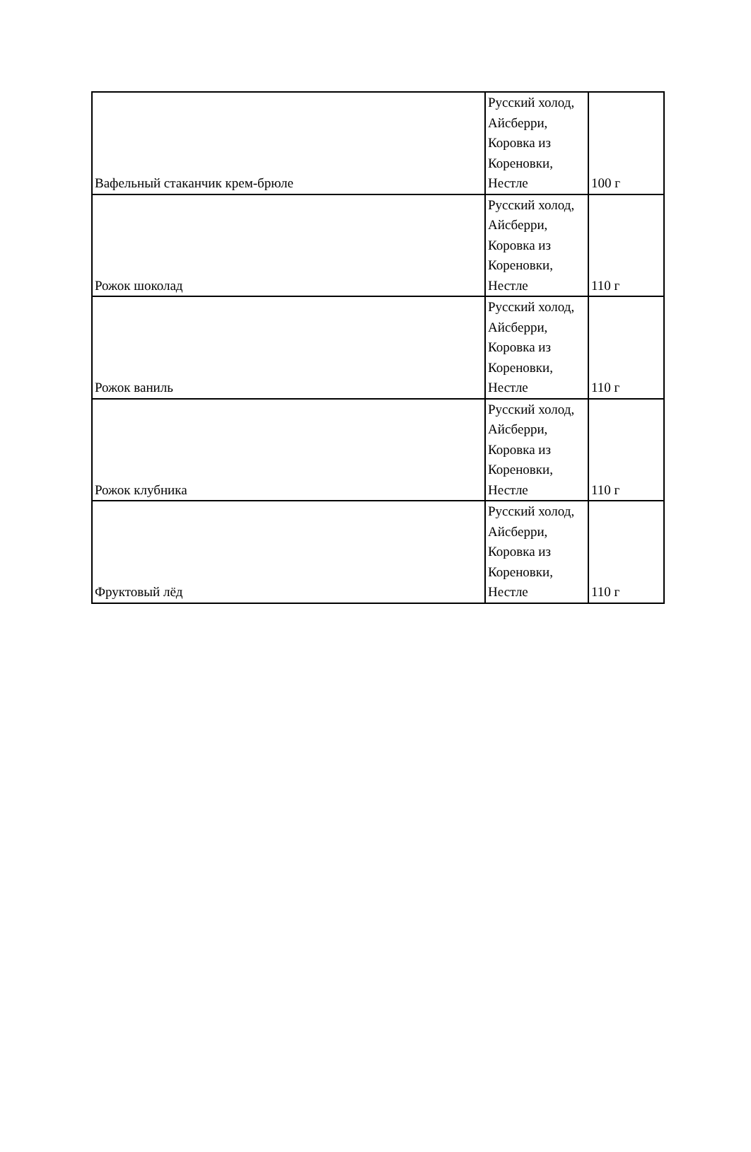| Вафельный стаканчик крем-брюле | Русский холод, Айсберри, Коровка из Кореновки, Нестле | 100 г |
| Рожок шоколад | Русский холод, Айсберри, Коровка из Кореновки, Нестле | 110 г |
| Рожок ваниль | Русский холод, Айсберри, Коровка из Кореновки, Нестле | 110 г |
| Рожок клубника | Русский холод, Айсберри, Коровка из Кореновки, Нестле | 110 г |
| Фруктовый лёд | Русский холод, Айсберри, Коровка из Кореновки, Нестле | 110 г |